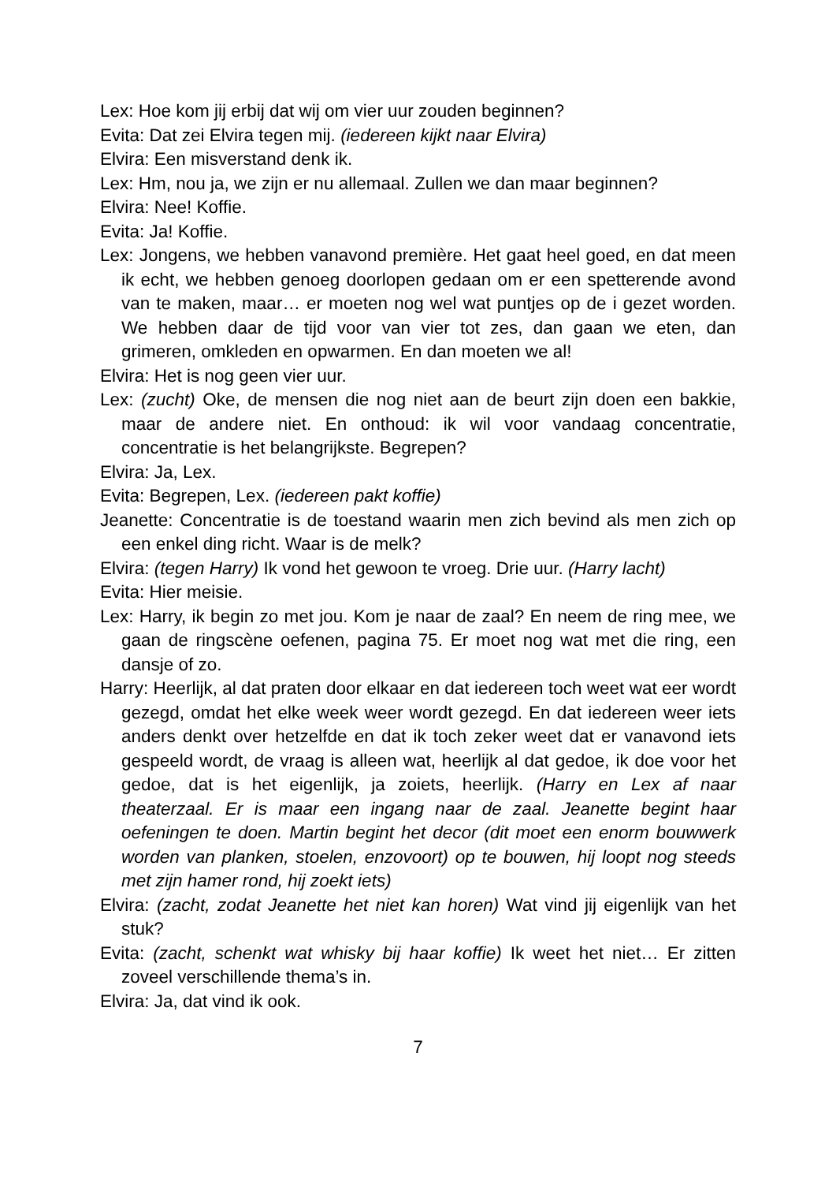Lex: Hoe kom jij erbij dat wij om vier uur zouden beginnen?
Evita: Dat zei Elvira tegen mij. (iedereen kijkt naar Elvira)
Elvira: Een misverstand denk ik.
Lex: Hm, nou ja, we zijn er nu allemaal. Zullen we dan maar beginnen?
Elvira: Nee! Koffie.
Evita: Ja! Koffie.
Lex: Jongens, we hebben vanavond première. Het gaat heel goed, en dat meen ik echt, we hebben genoeg doorlopen gedaan om er een spetterende avond van te maken, maar… er moeten nog wel wat puntjes op de i gezet worden. We hebben daar de tijd voor van vier tot zes, dan gaan we eten, dan grimeren, omkleden en opwarmen. En dan moeten we al!
Elvira: Het is nog geen vier uur.
Lex: (zucht) Oke, de mensen die nog niet aan de beurt zijn doen een bakkie, maar de andere niet. En onthoud: ik wil voor vandaag concentratie, concentratie is het belangrijkste. Begrepen?
Elvira: Ja, Lex.
Evita: Begrepen, Lex. (iedereen pakt koffie)
Jeanette: Concentratie is de toestand waarin men zich bevind als men zich op een enkel ding richt. Waar is de melk?
Elvira: (tegen Harry) Ik vond het gewoon te vroeg. Drie uur. (Harry lacht)
Evita: Hier meisie.
Lex: Harry, ik begin zo met jou. Kom je naar de zaal? En neem de ring mee, we gaan de ringscène oefenen, pagina 75. Er moet nog wat met die ring, een dansje of zo.
Harry: Heerlijk, al dat praten door elkaar en dat iedereen toch weet wat eer wordt gezegd, omdat het elke week weer wordt gezegd. En dat iedereen weer iets anders denkt over hetzelfde en dat ik toch zeker weet dat er vanavond iets gespeeld wordt, de vraag is alleen wat, heerlijk al dat gedoe, ik doe voor het gedoe, dat is het eigenlijk, ja zoiets, heerlijk. (Harry en Lex af naar theaterzaal. Er is maar een ingang naar de zaal. Jeanette begint haar oefeningen te doen. Martin begint het decor (dit moet een enorm bouwwerk worden van planken, stoelen, enzovoort) op te bouwen, hij loopt nog steeds met zijn hamer rond, hij zoekt iets)
Elvira: (zacht, zodat Jeanette het niet kan horen) Wat vind jij eigenlijk van het stuk?
Evita: (zacht, schenkt wat whisky bij haar koffie) Ik weet het niet… Er zitten zoveel verschillende thema’s in.
Elvira: Ja, dat vind ik ook.
7